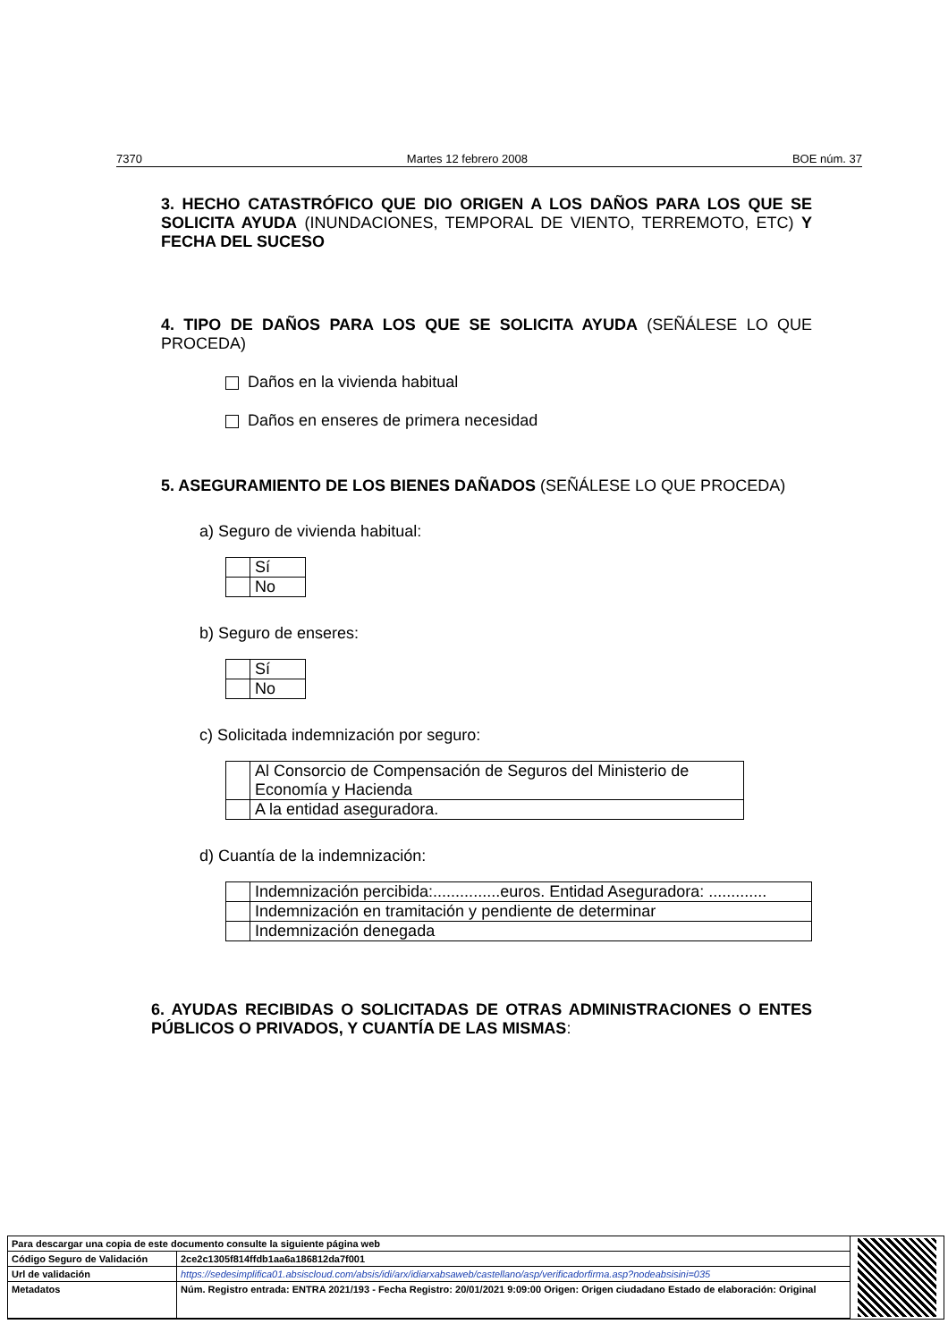7370 Martes 12 febrero 2008 BOE núm. 37
3. HECHO CATASTRÓFICO QUE DIO ORIGEN A LOS DAÑOS PARA LOS QUE SE SOLICITA AYUDA (INUNDACIONES, TEMPORAL DE VIENTO, TERREMOTO, ETC) Y FECHA DEL SUCESO
4. TIPO DE DAÑOS PARA LOS QUE SE SOLICITA AYUDA (SEÑÁLESE LO QUE PROCEDA)
Daños en la vivienda habitual
Daños en enseres de primera necesidad
5. ASEGURAMIENTO DE LOS BIENES DAÑADOS (SEÑÁLESE LO QUE PROCEDA)
a) Seguro de vivienda habitual:
| | Sí |
| | No |
b) Seguro de enseres:
| | Sí |
| | No |
c) Solicitada indemnización por seguro:
| | Al Consorcio de Compensación de Seguros del Ministerio de Economía y Hacienda |
| | A la entidad aseguradora. |
d) Cuantía de la indemnización:
| | Indemnización percibida:...............euros. Entidad Aseguradora: ............. |
| | Indemnización en tramitación y pendiente de determinar |
| | Indemnización denegada |
6. AYUDAS RECIBIDAS O SOLICITADAS DE OTRAS ADMINISTRACIONES O ENTES PÚBLICOS O PRIVADOS, Y CUANTÍA DE LAS MISMAS:
| Para descargar una copia de este documento consulte la siguiente página web | |
| Código Seguro de Validación | 2ce2c1305f814ffdb1aa6a186812da7f001 |
| Url de validación | https://sedesimplifica01.absiscloud.com/absis/idi/arx/idiarxabsaweb/castellano/asp/verificadorfirma.asp?nodeabsisini=035 |
| Metadatos | Núm. Registro entrada: ENTRA 2021/193 - Fecha Registro: 20/01/2021 9:09:00 Origen: Origen ciudadano Estado de elaboración: Original |